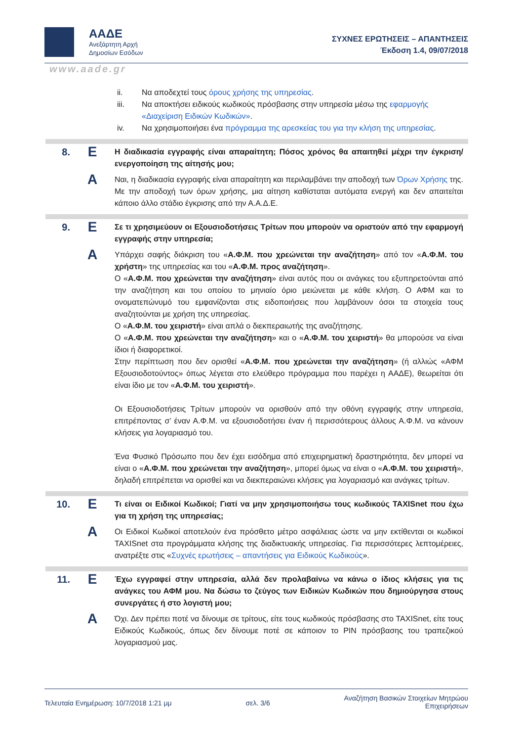ΑΑΔΕ
Ανεξάρτητη Αρχή
Δημοσίων Εσόδων
ΣΥΧΝΕΣ ΕΡΩΤΗΣΕΙΣ – ΑΠΑΝΤΗΣΕΙΣ
Έκδοση 1.4, 09/07/2018
www.aade.gr
ii. Να αποδεχτεί τους όρους χρήσης της υπηρεσίας.
iii. Να αποκτήσει ειδικούς κωδικούς πρόσβασης στην υπηρεσία μέσω της εφαρμογής «Διαχείριση Ειδικών Κωδικών».
iv. Να χρησιμοποιήσει ένα πρόγραμμα της αρεσκείας του για την κλήση της υπηρεσίας.
8.
Ε
Η διαδικασία εγγραφής είναι απαραίτητη; Πόσος χρόνος θα απαιτηθεί μέχρι την έγκριση/ενεργοποίηση της αίτησής μου;
Α
Ναι, η διαδικασία εγγραφής είναι απαραίτητη και περιλαμβάνει την αποδοχή των Όρων Χρήσης της. Με την αποδοχή των όρων χρήσης, μια αίτηση καθίσταται αυτόματα ενεργή και δεν απαιτείται κάποιο άλλο στάδιο έγκρισης από την Α.Α.Δ.Ε.
9.
Ε
Σε τι χρησιμεύουν οι Εξουσιοδοτήσεις Τρίτων που μπορούν να οριστούν από την εφαρμογή εγγραφής στην υπηρεσία;
Α
Υπάρχει σαφής διάκριση του «Α.Φ.Μ. που χρεώνεται την αναζήτηση» από τον «Α.Φ.Μ. του χρήστη» της υπηρεσίας και του «Α.Φ.Μ. προς αναζήτηση».
Ο «Α.Φ.Μ. που χρεώνεται την αναζήτηση» είναι αυτός που οι ανάγκες του εξυπηρετούνται από την αναζήτηση και του οποίου το μηνιαίο όριο μειώνεται με κάθε κλήση. Ο ΑΦΜ και το ονοματεπώνυμό του εμφανίζονται στις ειδοποιήσεις που λαμβάνουν όσοι τα στοιχεία τους αναζητούνται με χρήση της υπηρεσίας.
Ο «Α.Φ.Μ. του χειριστή» είναι απλά ο διεκπεραιωτής της αναζήτησης.
Ο «Α.Φ.Μ. που χρεώνεται την αναζήτηση» και ο «Α.Φ.Μ. του χειριστή» θα μπορούσε να είναι ίδιοι ή διαφορετικοί.
Στην περίπτωση που δεν ορισθεί «Α.Φ.Μ. που χρεώνεται την αναζήτηση» (ή αλλιώς «ΑΦΜ Εξουσιοδοτούντος» όπως λέγεται στο ελεύθερο πρόγραμμα που παρέχει η ΑΑΔΕ), θεωρείται ότι είναι ίδιο με τον «Α.Φ.Μ. του χειριστή».
Οι Εξουσιοδοτήσεις Τρίτων μπορούν να ορισθούν από την οθόνη εγγραφής στην υπηρεσία, επιτρέποντας σ’ έναν Α.Φ.Μ. να εξουσιοδοτήσει έναν ή περισσότερους άλλους Α.Φ.Μ. να κάνουν κλήσεις για λογαριασμό του.
Ένα Φυσικό Πρόσωπο που δεν έχει εισόδημα από επιχειρηματική δραστηριότητα, δεν μπορεί να είναι ο «Α.Φ.Μ. που χρεώνεται την αναζήτηση», μπορεί όμως να είναι ο «Α.Φ.Μ. του χειριστή», δηλαδή επιτρέπεται να ορισθεί και να διεκπεραιώνει κλήσεις για λογαριασμό και ανάγκες τρίτων.
10.
Ε
Τι είναι οι Ειδικοί Κωδικοί; Γιατί να μην χρησιμοποιήσω τους κωδικούς TAXISnet που έχω για τη χρήση της υπηρεσίας;
Α
Οι Ειδικοί Κωδικοί αποτελούν ένα πρόσθετο μέτρο ασφάλειας ώστε να μην εκτίθενται οι κωδικοί TAXISnet στα προγράμματα κλήσης της διαδικτυακής υπηρεσίας. Για περισσότερες λεπτομέρειες, ανατρέξτε στις «Συχνές ερωτήσεις – απαντήσεις για Ειδικούς Κωδικούς».
11.
Ε
Έχω εγγραφεί στην υπηρεσία, αλλά δεν προλαβαίνω να κάνω ο ίδιος κλήσεις για τις ανάγκες του ΑΦΜ μου. Να δώσω το ζεύγος των Ειδικών Κωδικών που δημιούργησα στους συνεργάτες ή στο λογιστή μου;
Α
Όχι. Δεν πρέπει ποτέ να δίνουμε σε τρίτους, είτε τους κωδικούς πρόσβασης στο TAXISnet, είτε τους Ειδικούς Κωδικούς, όπως δεν δίνουμε ποτέ σε κάποιον το PIN πρόσβασης του τραπεζικού λογαριασμού μας.
Τελευταία Ενημέρωση: 10/7/2018 1:21 μμ σελ. 3/6 Αναζήτηση Βασικών Στοιχείων Μητρώου
Επιχειρήσεων